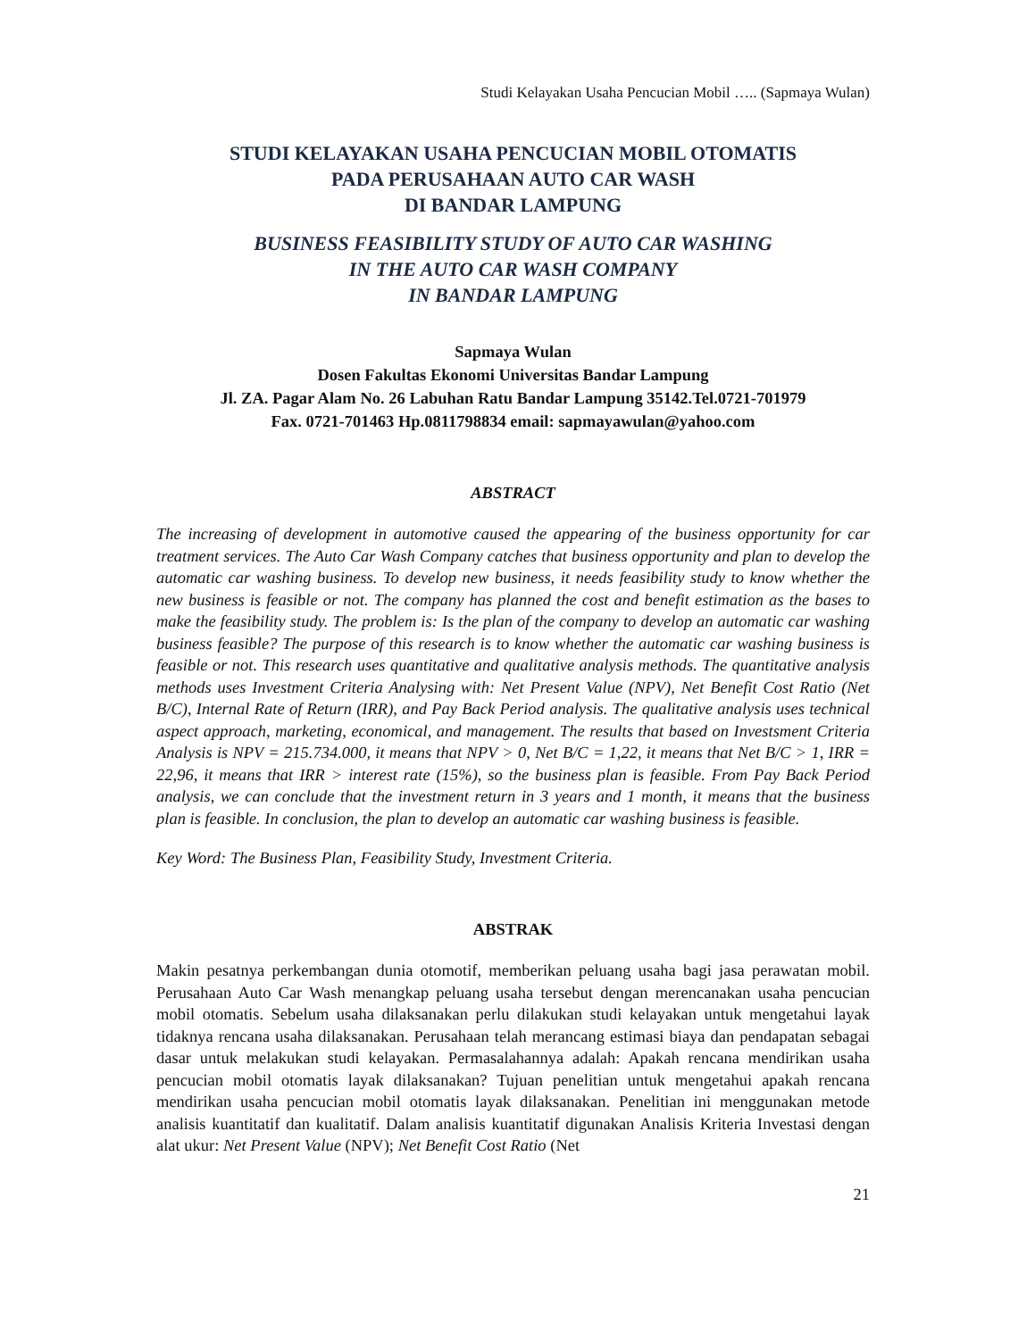Studi Kelayakan Usaha Pencucian Mobil ….. (Sapmaya Wulan)
STUDI KELAYAKAN USAHA PENCUCIAN MOBIL OTOMATIS
PADA PERUSAHAAN AUTO CAR WASH
DI BANDAR LAMPUNG
BUSINESS FEASIBILITY STUDY OF AUTO CAR WASHING
IN THE AUTO CAR WASH COMPANY
IN BANDAR LAMPUNG
Sapmaya Wulan
Dosen Fakultas Ekonomi Universitas Bandar Lampung
Jl. ZA. Pagar Alam No. 26 Labuhan Ratu Bandar Lampung 35142.Tel.0721-701979
Fax. 0721-701463 Hp.0811798834 email: sapmayawulan@yahoo.com
ABSTRACT
The increasing of development in automotive caused the appearing of the business opportunity for car treatment services. The Auto Car Wash Company catches that business opportunity and plan to develop the automatic car washing business. To develop new business, it needs feasibility study to know whether the new business is feasible or not. The company has planned the cost and benefit estimation as the bases to make the feasibility study. The problem is: Is the plan of the company to develop an automatic car washing business feasible? The purpose of this research is to know whether the automatic car washing business is feasible or not. This research uses quantitative and qualitative analysis methods. The quantitative analysis methods uses Investment Criteria Analysing with: Net Present Value (NPV), Net Benefit Cost Ratio (Net B/C), Internal Rate of Return (IRR), and Pay Back Period analysis. The qualitative analysis uses technical aspect approach, marketing, economical, and management. The results that based on Investsment Criteria Analysis is NPV = 215.734.000, it means that NPV > 0, Net B/C = 1,22, it means that Net B/C > 1, IRR = 22,96, it means that IRR > interest rate (15%), so the business plan is feasible. From Pay Back Period analysis, we can conclude that the investment return in 3 years and 1 month, it means that the business plan is feasible. In conclusion, the plan to develop an automatic car washing business is feasible.
Key Word: The Business Plan, Feasibility Study, Investment Criteria.
ABSTRAK
Makin pesatnya perkembangan dunia otomotif, memberikan peluang usaha bagi jasa perawatan mobil. Perusahaan Auto Car Wash menangkap peluang usaha tersebut dengan merencanakan usaha pencucian mobil otomatis. Sebelum usaha dilaksanakan perlu dilakukan studi kelayakan untuk mengetahui layak tidaknya rencana usaha dilaksanakan. Perusahaan telah merancang estimasi biaya dan pendapatan sebagai dasar untuk melakukan studi kelayakan. Permasalahannya adalah: Apakah rencana mendirikan usaha pencucian mobil otomatis layak dilaksanakan? Tujuan penelitian untuk mengetahui apakah rencana mendirikan usaha pencucian mobil otomatis layak dilaksanakan. Penelitian ini menggunakan metode analisis kuantitatif dan kualitatif. Dalam analisis kuantitatif digunakan Analisis Kriteria Investasi dengan alat ukur: Net Present Value (NPV); Net Benefit Cost Ratio (Net
21